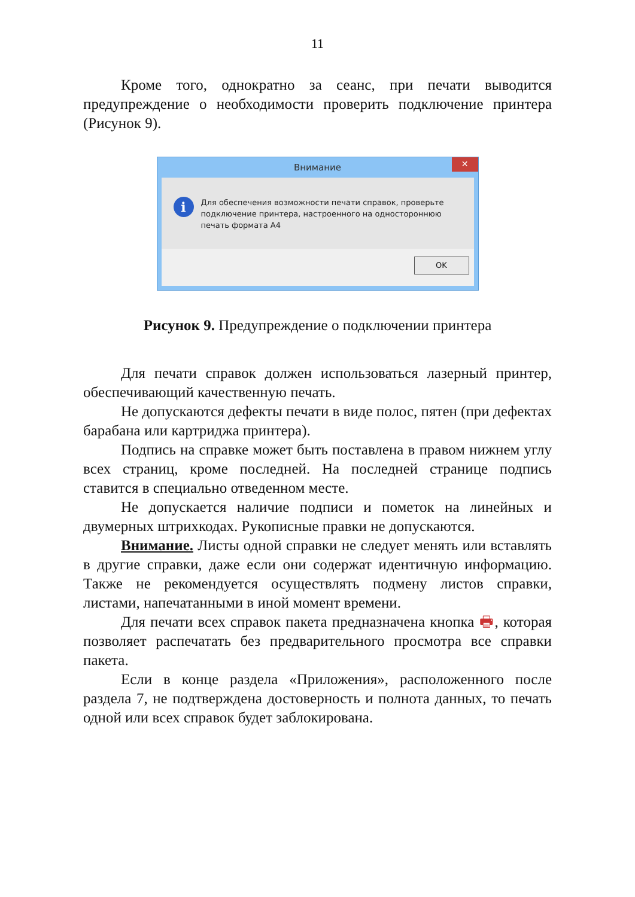11
Кроме того, однократно за сеанс, при печати выводится предупреждение о необходимости проверить подключение принтера (Рисунок 9).
Внимание ✕
i
Для обеспечения возможности печати справок, проверьте подключение принтера, настроенного на одностороннюю печать формата А4
OK
Рисунок 9. Предупреждение о подключении принтера
Для печати справок должен использоваться лазерный принтер, обеспечивающий качественную печать.
Не допускаются дефекты печати в виде полос, пятен (при дефектах барабана или картриджа принтера).
Подпись на справке может быть поставлена в правом нижнем углу всех страниц, кроме последней. На последней странице подпись ставится в специально отведенном месте.
Не допускается наличие подписи и пометок на линейных и двумерных штрихкодах. Рукописные правки не допускаются.
Внимание. Листы одной справки не следует менять или вставлять в другие справки, даже если они содержат идентичную информацию. Также не рекомендуется осуществлять подмену листов справки, листами, напечатанными в иной момент времени.
Для печати всех справок пакета предназначена кнопка 🖶, которая позволяет распечатать без предварительного просмотра все справки пакета.
Если в конце раздела «Приложения», расположенного после раздела 7, не подтверждена достоверность и полнота данных, то печать одной или всех справок будет заблокирована.